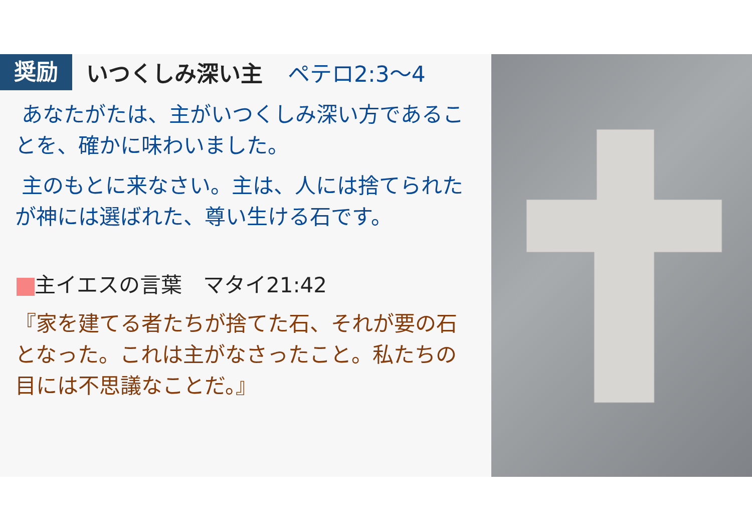奨励
いつくしみ深い主 ペテロ2:3〜4
あなたがたは、主がいつくしみ深い方であることを、確かに味わいました。
主のもとに来なさい。主は、人には捨てられたが神には選ばれた、尊い生ける石です。
主イエスの言葉　マタイ21:42
『家を建てる者たちが捨てた石、それが要の石となった。これは主がなさったこと。私たちの目には不思議なことだ。』